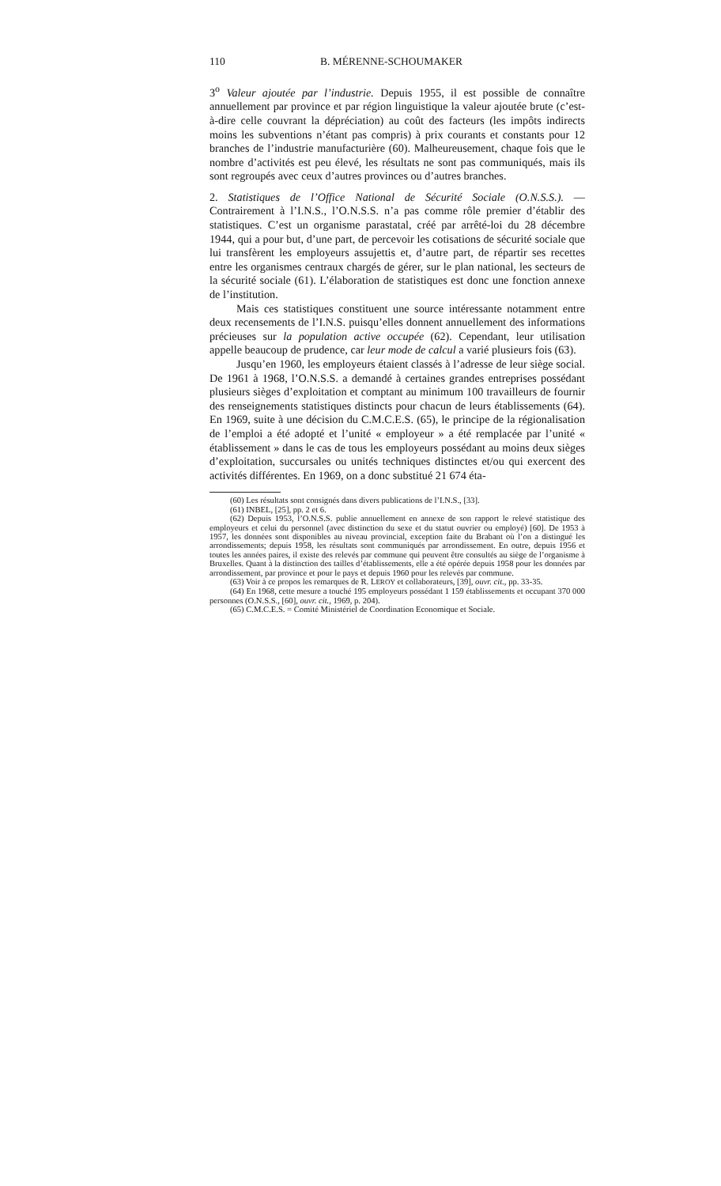110 B. MÉRENNE-SCHOUMAKER
3<sup>o</sup> Valeur ajoutée par l’industrie. Depuis 1955, il est possible de connaître annuellement par province et par région linguistique la valeur ajoutée brute (c’est-à-dire celle couvrant la dépréciation) au coût des facteurs (les impôts indirects moins les subventions n’étant pas compris) à prix courants et constants pour 12 branches de l’industrie manufacturière (60). Malheureusement, chaque fois que le nombre d’activités est peu élevé, les résultats ne sont pas communiqués, mais ils sont regroupés avec ceux d’autres provinces ou d’autres branches.
2. Statistiques de l’Office National de Sécurité Sociale (O.N.S.S.). — Contrairement à l’I.N.S., l’O.N.S.S. n’a pas comme rôle premier d’établir des statistiques. C’est un organisme parastatal, créé par arrêté-loi du 28 décembre 1944, qui a pour but, d’une part, de percevoir les cotisations de sécurité sociale que lui transfèrent les employeurs assujettis et, d’autre part, de répartir ses recettes entre les organismes centraux chargés de gérer, sur le plan national, les secteurs de la sécurité sociale (61). L’élaboration de statistiques est donc une fonction annexe de l’institution.
Mais ces statistiques constituent une source intéressante notamment entre deux recensements de l’I.N.S. puisqu’elles donnent annuellement des informations précieuses sur la population active occupée (62). Cependant, leur utilisation appelle beaucoup de prudence, car leur mode de calcul a varié plusieurs fois (63).
Jusqu’en 1960, les employeurs étaient classés à l’adresse de leur siège social. De 1961 à 1968, l’O.N.S.S. a demandé à certaines grandes entreprises possédant plusieurs sièges d’exploitation et comptant au minimum 100 travailleurs de fournir des renseignements statistiques distincts pour chacun de leurs établissements (64). En 1969, suite à une décision du C.M.C.E.S. (65), le principe de la régionalisation de l’emploi a été adopté et l’unité « employeur » a été remplacée par l’unité « établissement » dans le cas de tous les employeurs possédant au moins deux sièges d’exploitation, succursales ou unités techniques distinctes et/ou qui exercent des activités différentes. En 1969, on a donc substitué 21 674 éta-
(60) Les résultats sont consignés dans divers publications de l’I.N.S., [33].
(61) INBEL, [25], pp. 2 et 6.
(62) Depuis 1953, l’O.N.S.S. publie annuellement en annexe de son rapport le relevé statistique des employeurs et celui du personnel (avec distinction du sexe et du statut ouvrier ou employé) [60]. De 1953 à 1957, les données sont disponibles au niveau provincial, exception faite du Brabant où l’on a distingué les arrondissements; depuis 1958, les résultats sont communiqués par arrondissement. En outre, depuis 1956 et toutes les années paires, il existe des relevés par commune qui peuvent être consultés au siège de l’organisme à Bruxelles. Quant à la distinction des tailles d’établissements, elle a été opérée depuis 1958 pour les données par arrondissement, par province et pour le pays et depuis 1960 pour les relevés par commune.
(63) Voir à ce propos les remarques de R. LEROY et collaborateurs, [39], ouvr. cit., pp. 33-35.
(64) En 1968, cette mesure a touché 195 employeurs possédant 1 159 établissements et occupant 370 000 personnes (O.N.S.S., [60], ouvr. cit., 1969, p. 204).
(65) C.M.C.E.S. = Comité Ministériel de Coordination Economique et Sociale.